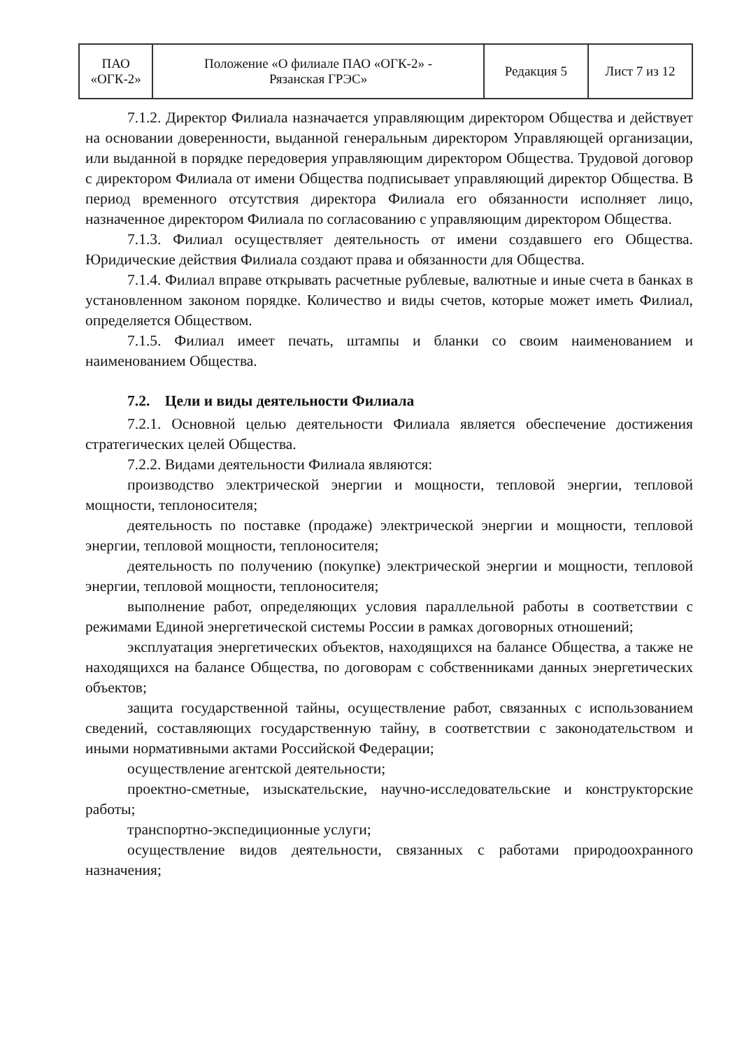| ПАО «ОГК-2» | Положение «О филиале ПАО «ОГК-2» - Рязанская ГРЭС» | Редакция 5 | Лист 7 из 12 |
7.1.2. Директор Филиала назначается управляющим директором Общества и действует на основании доверенности, выданной генеральным директором Управляющей организации, или выданной в порядке передоверия управляющим директором Общества. Трудовой договор с директором Филиала от имени Общества подписывает управляющий директор Общества. В период временного отсутствия директора Филиала его обязанности исполняет лицо, назначенное директором Филиала по согласованию с управляющим директором Общества.
7.1.3. Филиал осуществляет деятельность от имени создавшего его Общества. Юридические действия Филиала создают права и обязанности для Общества.
7.1.4. Филиал вправе открывать расчетные рублевые, валютные и иные счета в банках в установленном законом порядке. Количество и виды счетов, которые может иметь Филиал, определяется Обществом.
7.1.5. Филиал имеет печать, штампы и бланки со своим наименованием и наименованием Общества.
7.2. Цели и виды деятельности Филиала
7.2.1. Основной целью деятельности Филиала является обеспечение достижения стратегических целей Общества.
7.2.2. Видами деятельности Филиала являются:
производство электрической энергии и мощности, тепловой энергии, тепловой мощности, теплоносителя;
деятельность по поставке (продаже) электрической энергии и мощности, тепловой энергии, тепловой мощности, теплоносителя;
деятельность по получению (покупке) электрической энергии и мощности, тепловой энергии, тепловой мощности, теплоносителя;
выполнение работ, определяющих условия параллельной работы в соответствии с режимами Единой энергетической системы России в рамках договорных отношений;
эксплуатация энергетических объектов, находящихся на балансе Общества, а также не находящихся на балансе Общества, по договорам с собственниками данных энергетических объектов;
защита государственной тайны, осуществление работ, связанных с использованием сведений, составляющих государственную тайну, в соответствии с законодательством и иными нормативными актами Российской Федерации;
осуществление агентской деятельности;
проектно-сметные, изыскательские, научно-исследовательские и конструкторские работы;
транспортно-экспедиционные услуги;
осуществление видов деятельности, связанных с работами природоохранного назначения;